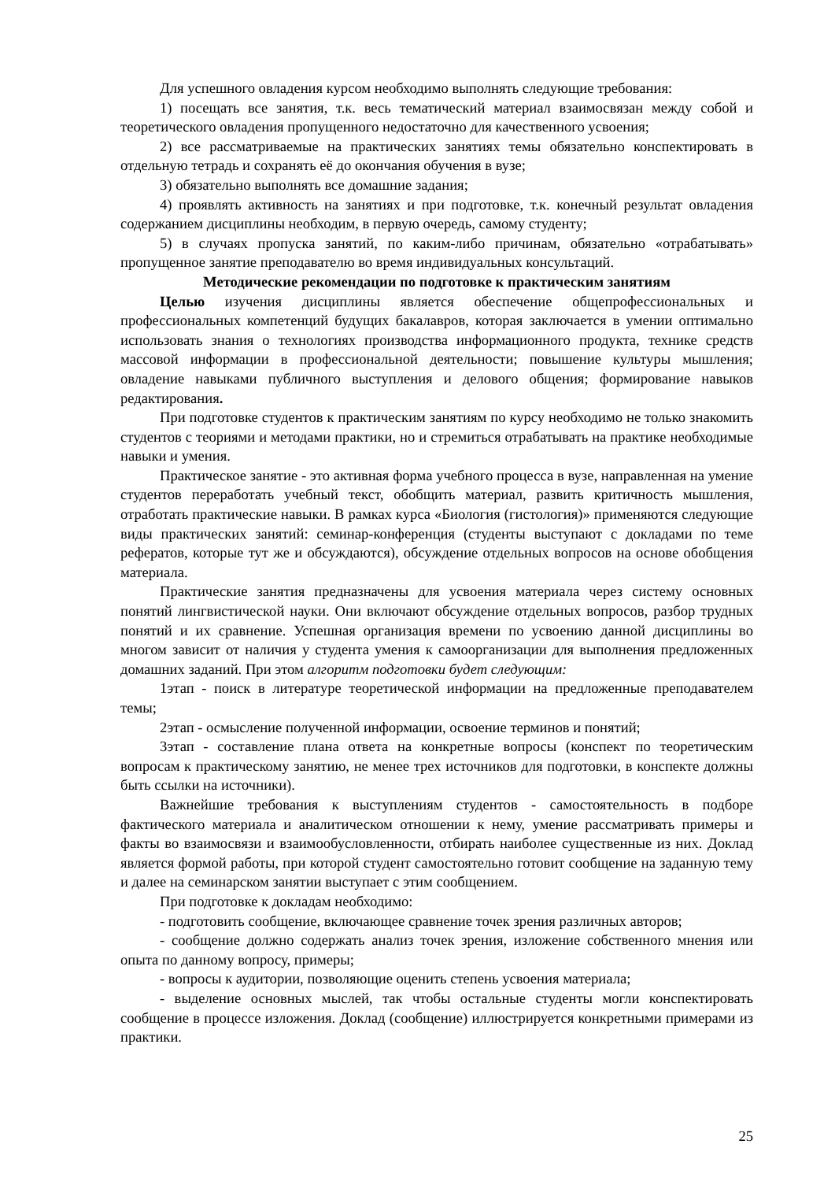Для успешного овладения курсом необходимо выполнять следующие требования:
1) посещать все занятия, т.к. весь тематический материал взаимосвязан между собой и теоретического овладения пропущенного недостаточно для качественного усвоения;
2) все рассматриваемые на практических занятиях темы обязательно конспектировать в отдельную тетрадь и сохранять её до окончания обучения в вузе;
3) обязательно выполнять все домашние задания;
4) проявлять активность на занятиях и при подготовке, т.к. конечный результат овладения содержанием дисциплины необходим, в первую очередь, самому студенту;
5) в случаях пропуска занятий, по каким-либо причинам, обязательно «отрабатывать» пропущенное занятие преподавателю во время индивидуальных консультаций.
Методические рекомендации по подготовке к практическим занятиям
Целью изучения дисциплины является обеспечение общепрофессиональных и профессиональных компетенций будущих бакалавров, которая заключается в умении оптимально использовать знания о технологиях производства информационного продукта, технике средств массовой информации в профессиональной деятельности; повышение культуры мышления; овладение навыками публичного выступления и делового общения; формирование навыков редактирования.
При подготовке студентов к практическим занятиям по курсу необходимо не только знакомить студентов с теориями и методами практики, но и стремиться отрабатывать на практике необходимые навыки и умения.
Практическое занятие - это активная форма учебного процесса в вузе, направленная на умение студентов переработать учебный текст, обобщить материал, развить критичность мышления, отработать практические навыки. В рамках курса «Биология (гистология)» применяются следующие виды практических занятий: семинар-конференция (студенты выступают с докладами по теме рефератов, которые тут же и обсуждаются), обсуждение отдельных вопросов на основе обобщения материала.
Практические занятия предназначены для усвоения материала через систему основных понятий лингвистической науки. Они включают обсуждение отдельных вопросов, разбор трудных понятий и их сравнение. Успешная организация времени по усвоению данной дисциплины во многом зависит от наличия у студента умения к самоорганизации для выполнения предложенных домашних заданий. При этом алгоритм подготовки будет следующим:
1этап - поиск в литературе теоретической информации на предложенные преподавателем темы;
2этап - осмысление полученной информации, освоение терминов и понятий;
3этап - составление плана ответа на конкретные вопросы (конспект по теоретическим вопросам к практическому занятию, не менее трех источников для подготовки, в конспекте должны быть ссылки на источники).
Важнейшие требования к выступлениям студентов - самостоятельность в подборе фактического материала и аналитическом отношении к нему, умение рассматривать примеры и факты во взаимосвязи и взаимообусловленности, отбирать наиболее существенные из них. Доклад является формой работы, при которой студент самостоятельно готовит сообщение на заданную тему и далее на семинарском занятии выступает с этим сообщением.
При подготовке к докладам необходимо:
- подготовить сообщение, включающее сравнение точек зрения различных авторов;
- сообщение должно содержать анализ точек зрения, изложение собственного мнения или опыта по данному вопросу, примеры;
- вопросы к аудитории, позволяющие оценить степень усвоения материала;
- выделение основных мыслей, так чтобы остальные студенты могли конспектировать сообщение в процессе изложения. Доклад (сообщение) иллюстрируется конкретными примерами из практики.
25